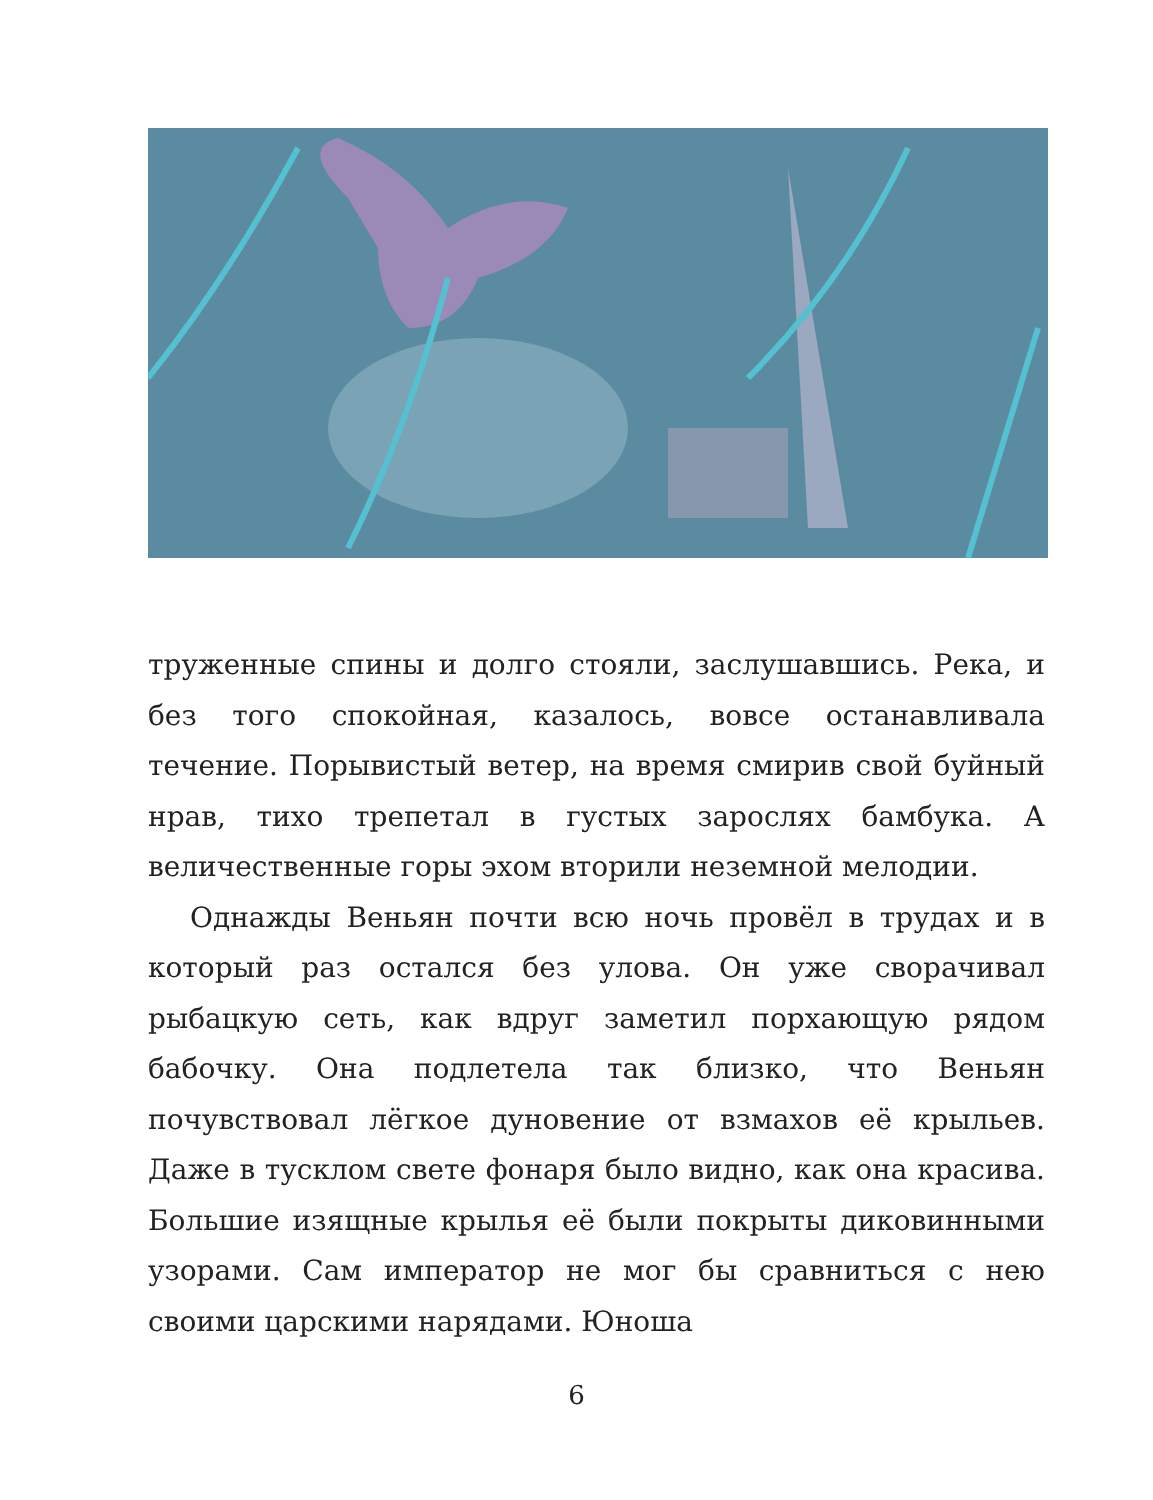труженные спины и долго стояли, заслушавшись. Река, и без того спокойная, казалось, вовсе останавливала течение. Порывистый ветер, на время смирив свой буйный нрав, тихо трепетал в густых зарослях бамбука. А величественные горы эхом вторили неземной мелодии.
Однажды Веньян почти всю ночь провёл в трудах и в который раз остался без улова. Он уже сворачивал рыбацкую сеть, как вдруг заметил порхающую рядом бабочку. Она подлетела так близко, что Веньян почувствовал лёгкое дуновение от взмахов её крыльев. Даже в тусклом свете фонаря было видно, как она красива. Большие изящные крылья её были покрыты диковинными узорами. Сам император не мог бы сравниться с нею своими царскими нарядами. Юноша
6